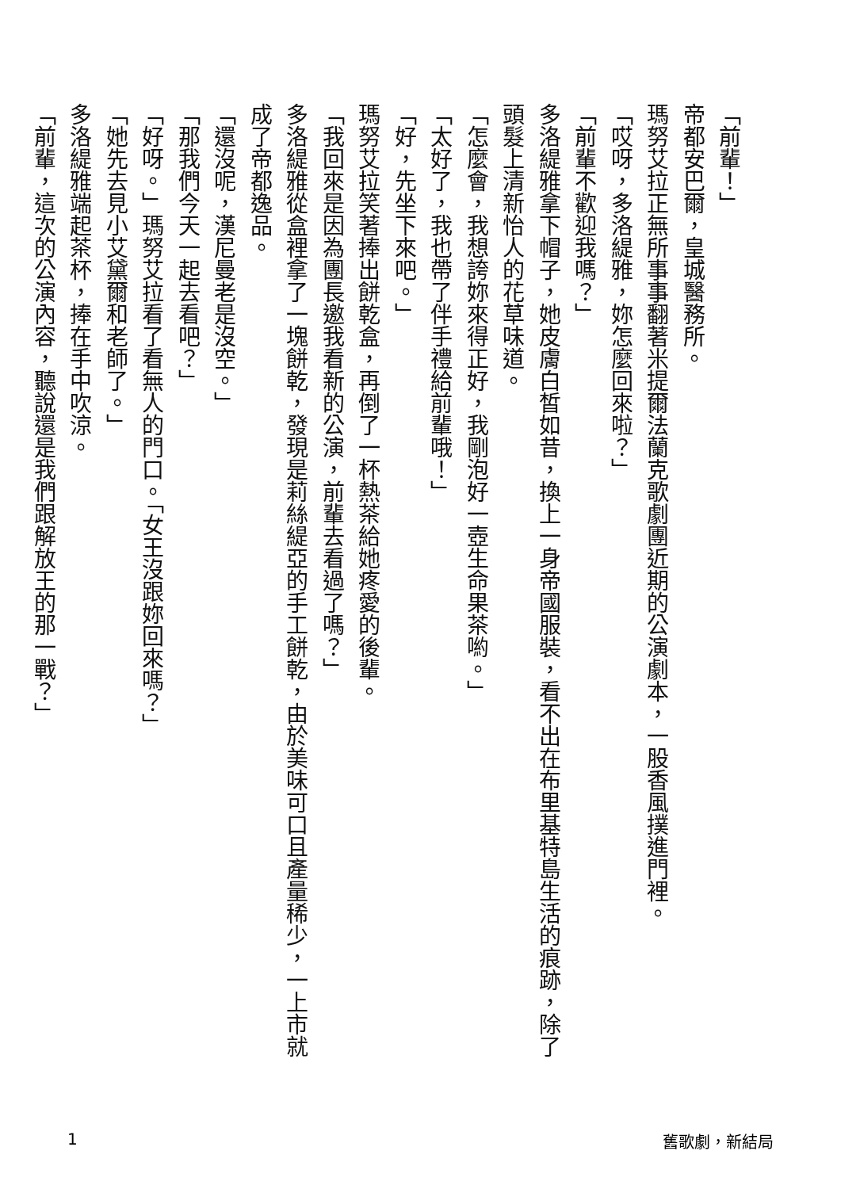「前輩！」
帝都安巴爾，皇城醫務所。
瑪努艾拉正無所事事翻著米提爾法蘭克歌劇團近期的公演劇本，一股香風撲進門裡。
「哎呀，多洛緹雅，妳怎麼回來啦？」
「前輩不歡迎我嗎？」
多洛緹雅拿下帽子，她皮膚白皙如昔，換上一身帝國服裝，看不出在布里基特島生活的痕跡，除了頭髮上清新怡人的花草味道。
「怎麼會，我想誇妳來得正好，我剛泡好一壺生命果茶喲。」
「太好了，我也帶了伴手禮給前輩哦！」
「好，先坐下來吧。」
瑪努艾拉笑著捧出餅乾盒，再倒了一杯熱茶給她疼愛的後輩。
「我回來是因為團長邀我看新的公演，前輩去看過了嗎？」
多洛緹雅從盒裡拿了一塊餅乾，發現是莉絲緹亞的手工餅乾，由於美味可口且產量稀少，一上市就成了帝都逸品。
「還沒呢，漢尼曼老是沒空。」
「那我們今天一起去看吧？」
「好呀。」瑪努艾拉看了看無人的門口。「女王沒跟妳回來嗎？」
「她先去見小艾黛爾和老師了。」
多洛緹雅端起茶杯，捧在手中吹涼。
「前輩，這次的公演內容，聽說還是我們跟解放王的那一戰？」
1 舊歌劇，新結局